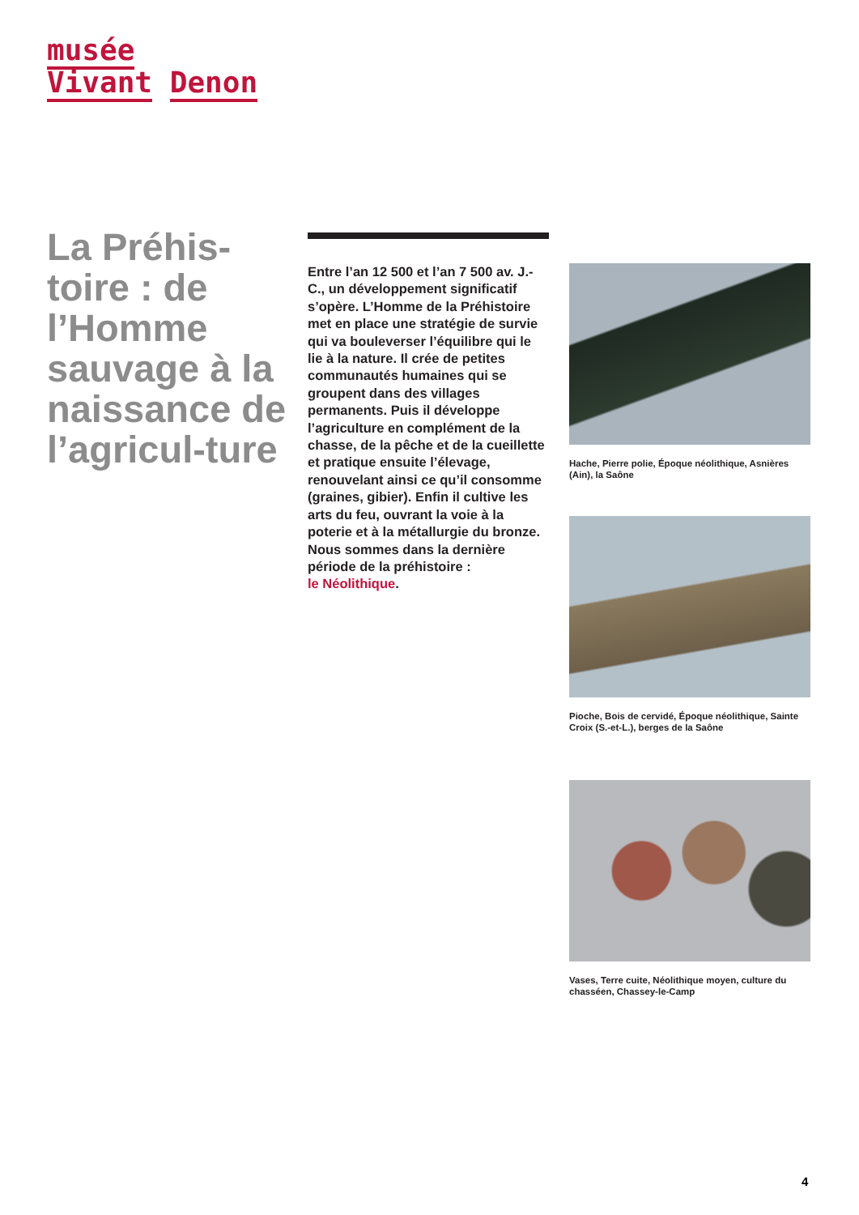musée
Vivant Denon
La Préhis-toire : de l’Homme sauvage à la naissance de l’agricul-ture
Entre l’an 12 500 et l’an 7 500 av. J.-C., un développement significatif s’opère. L’Homme de la Préhistoire met en place une stratégie de survie qui va bouleverser l’équilibre qui le lie à la nature. Il crée de petites communautés humaines qui se groupent dans des villages permanents. Puis il développe l’agriculture en complément de la chasse, de la pêche et de la cueillette et pratique ensuite l’élevage, renouvelant ainsi ce qu’il consomme (graines, gibier). Enfin il cultive les arts du feu, ouvrant la voie à la poterie et à la métallurgie du bronze.
Nous sommes dans la dernière période de la préhistoire :
le Néolithique.
Hache, Pierre polie, Époque néolithique, Asnières (Ain), la Saône
Pioche, Bois de cervidé, Époque néolithique, Sainte Croix (S.-et-L.), berges de la Saône
Vases, Terre cuite, Néolithique moyen, culture du chasséen, Chassey-le-Camp
4